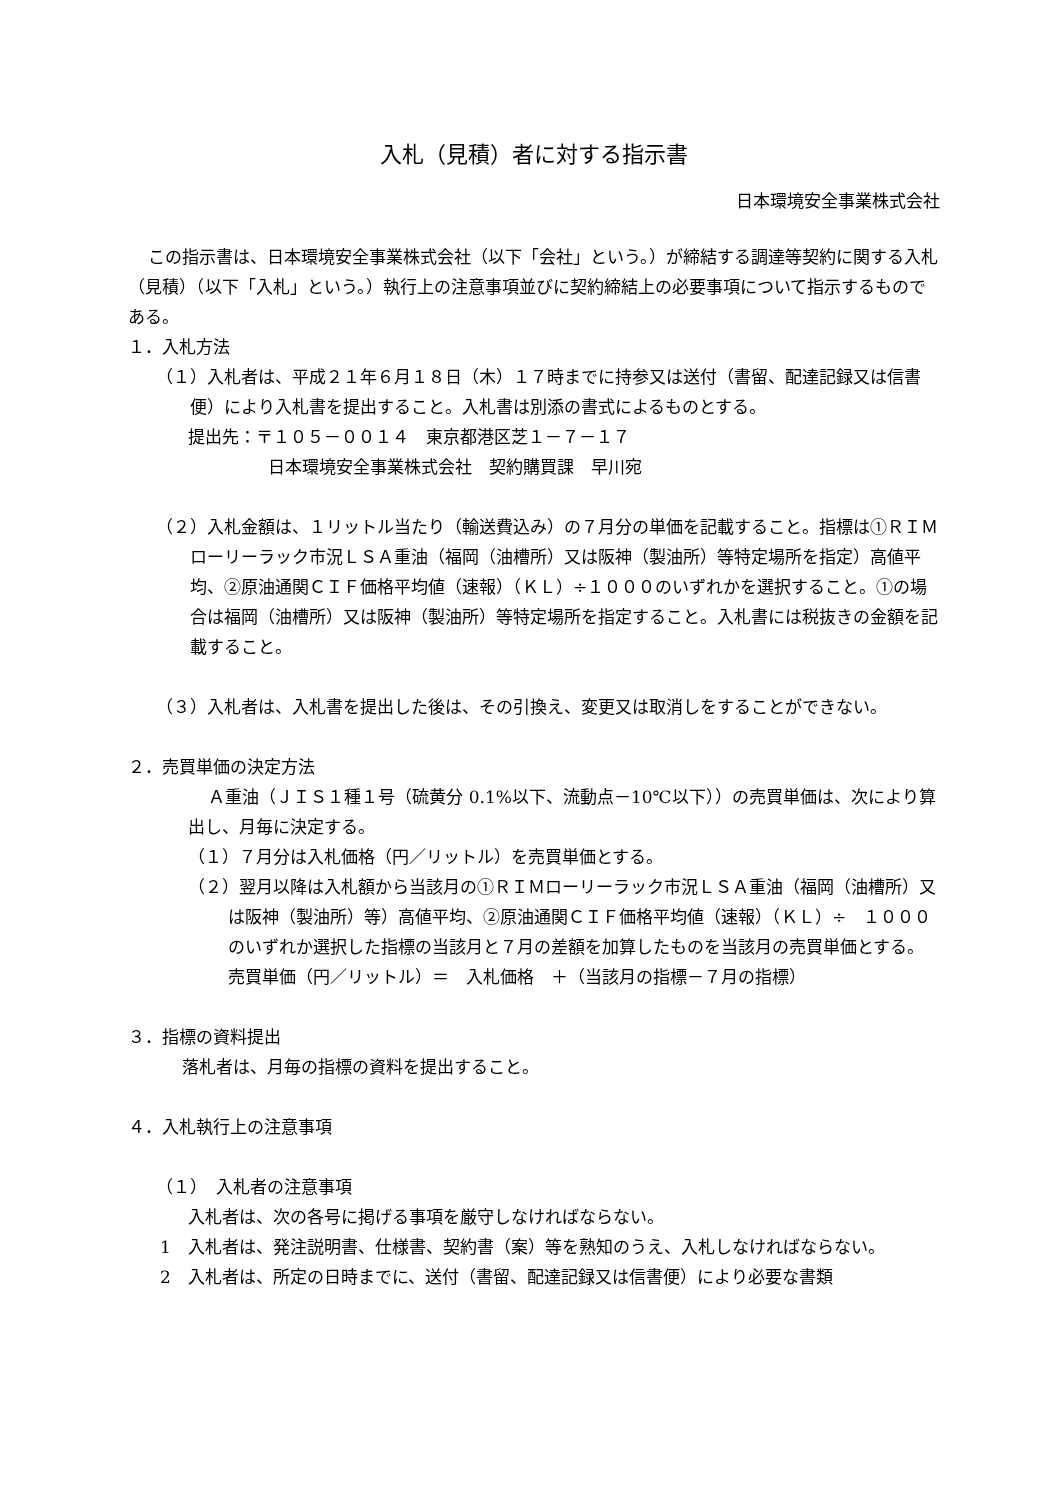入札（見積）者に対する指示書
日本環境安全事業株式会社
この指示書は、日本環境安全事業株式会社（以下「会社」という。）が締結する調達等契約に関する入札（見積）（以下「入札」という。）執行上の注意事項並びに契約締結上の必要事項について指示するものである。
１．入札方法
（１）入札者は、平成２１年６月１８日（木）１７時までに持参又は送付（書留、配達記録又は信書便）により入札書を提出すること。入札書は別添の書式によるものとする。
提出先：〒１０５－００１４　東京都港区芝１－７－１７
日本環境安全事業株式会社　契約購買課　早川宛
（２）入札金額は、１リットル当たり（輸送費込み）の７月分の単価を記載すること。指標は①ＲＩＭローリーラック市況ＬＳＡ重油（福岡（油槽所）又は阪神（製油所）等特定場所を指定）高値平均、②原油通関ＣＩＦ価格平均値（速報）（ＫＬ）÷１０００のいずれかを選択すること。①の場合は福岡（油槽所）又は阪神（製油所）等特定場所を指定すること。入札書には税抜きの金額を記載すること。
（３）入札者は、入札書を提出した後は、その引換え、変更又は取消しをすることができない。
２．売買単価の決定方法
Ａ重油（ＪＩＳ１種１号（硫黄分 0.1%以下、流動点－10℃以下））の売買単価は、次により算出し、月毎に決定する。
（１）７月分は入札価格（円／リットル）を売買単価とする。
（２）翌月以降は入札額から当該月の①ＲＩＭローリーラック市況ＬＳＡ重油（福岡（油槽所）又は阪神（製油所）等）高値平均、②原油通関ＣＩＦ価格平均値（速報）（ＫＬ）÷　１０００　のいずれか選択した指標の当該月と７月の差額を加算したものを当該月の売買単価とする。
売買単価（円／リットル）＝　入札価格　＋（当該月の指標－７月の指標）
３．指標の資料提出
落札者は、月毎の指標の資料を提出すること。
４．入札執行上の注意事項
（１）　入札者の注意事項
入札者は、次の各号に掲げる事項を厳守しなければならない。
1　入札者は、発注説明書、仕様書、契約書（案）等を熟知のうえ、入札しなければならない。
2　入札者は、所定の日時までに、送付（書留、配達記録又は信書便）により必要な書類